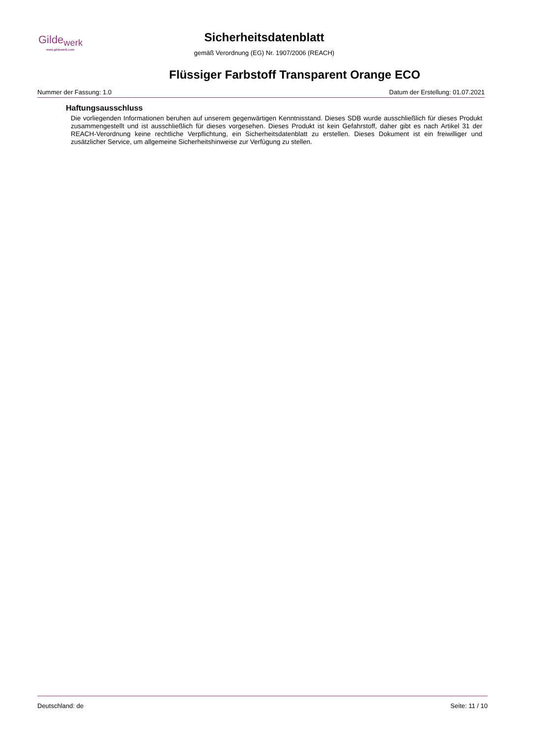Gilde<sub>werk</sub>
www.gildewerk.com
Sicherheitsdatenblatt
gemäß Verordnung (EG) Nr. 1907/2006 (REACH)
Flüssiger Farbstoff Transparent Orange ECO
Nummer der Fassung: 1.0 Datum der Erstellung: 01.07.2021
Haftungsausschluss
Die vorliegenden Informationen beruhen auf unserem gegenwärtigen Kenntnisstand. Dieses SDB wurde ausschließlich für dieses Produkt zusammengestellt und ist ausschließlich für dieses vorgesehen. Dieses Produkt ist kein Gefahrstoff, daher gibt es nach Artikel 31 der REACH-Verordnung keine rechtliche Verpflichtung, ein Sicherheitsdatenblatt zu erstellen. Dieses Dokument ist ein freiwilliger und zusätzlicher Service, um allgemeine Sicherheitshinweise zur Verfügung zu stellen.
Deutschland: de Seite: 11 / 10